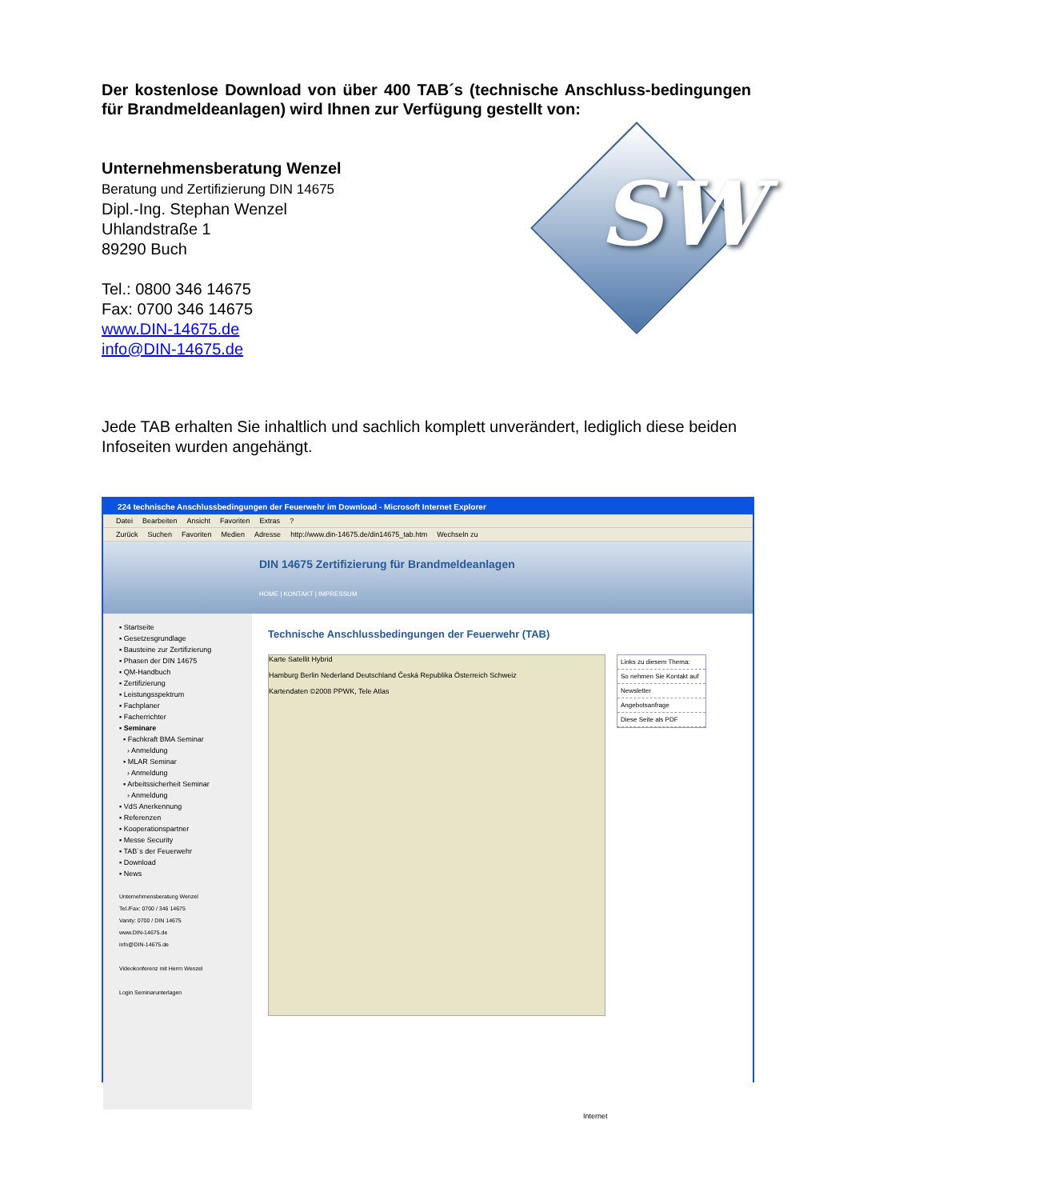Der kostenlose Download von über 400 TAB´s (technische Anschluss-bedingungen für Brandmeldeanlagen) wird Ihnen zur Verfügung gestellt von:
Unternehmensberatung Wenzel
Beratung und Zertifizierung DIN 14675
Dipl.-Ing. Stephan Wenzel
Uhlandstraße 1
89290 Buch
Tel.: 0800 346 14675
Fax: 0700 346 14675
www.DIN-14675.de
info@DIN-14675.de
SW
Jede TAB erhalten Sie inhaltlich und sachlich komplett unverändert, lediglich diese beiden Infoseiten wurden angehängt.
224 technische Anschlussbedingungen der Feuerwehr im Download - Microsoft Internet Explorer
Datei Bearbeiten Ansicht Favoriten Extras?
Zurück Suchen Favoriten Medien Adresse http://www.din-14675.de/din14675_tab.htm Wechseln zu
DIN 14675 Zertifizierung für Brandmeldeanlagen
HOME | KONTAKT | IMPRESSUM
▪ Startseite
▪ Gesetzesgrundlage
▪ Bausteine zur Zertifizierung
▪ Phasen der DIN 14675
▪ QM-Handbuch
▪ Zertifizierung
▪ Leistungsspektrum
▪ Fachplaner
▪ Facherrichter
▪ Seminare
▪ Fachkraft BMA Seminar
› Anmeldung
▪ MLAR Seminar
› Anmeldung
▪ Arbeitssicherheit Seminar
› Anmeldung
▪ VdS Anerkennung
▪ Referenzen
▪ Kooperationspartner
▪ Messe Security
▪ TAB´s der Feuerwehr
▪ Download
▪ News
Unternehmensberatung Wenzel
Tel./Fax: 0700 / 346 14675
Vanity: 0700 / DIN 14675
www.DIN-14675.de
info@DIN-14675.de
Videokonferenz mit Herrn Wenzel
Login Seminarunterlagen
Technische Anschlussbedingungen der Feuerwehr (TAB)
Karte Satellit Hybrid
Hamburg Berlin Nederland Deutschland Česká Republika Österreich Schweiz
Kartendaten ©2008 PPWK, Tele Atlas
Links zu diesem Thema:
So nehmen Sie Kontakt auf
Newsletter
Angebotsanfrage
Diese Seite als PDF
Internet